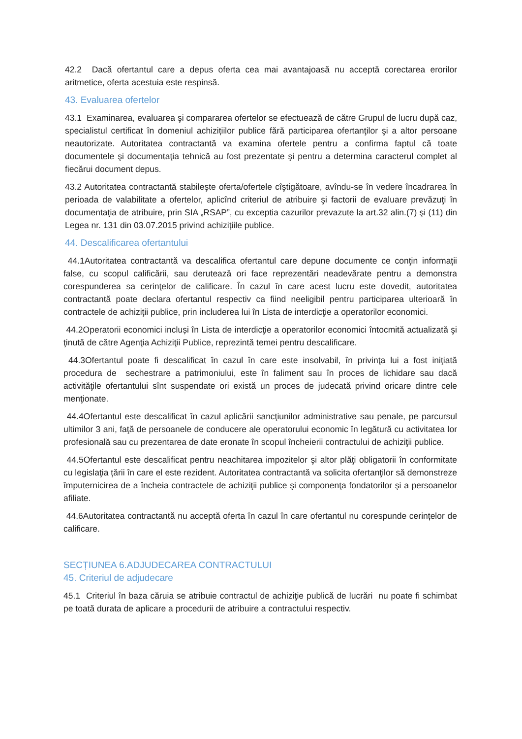42.2 Dacă ofertantul care a depus oferta cea mai avantajoasă nu acceptă corectarea erorilor aritmetice, oferta acestuia este respinsă.
43. Evaluarea ofertelor
43.1 Examinarea, evaluarea şi compararea ofertelor se efectuează de către Grupul de lucru după caz, specialistul certificat în domeniul achizițiilor publice fără participarea ofertanţilor şi a altor persoane neautorizate. Autoritatea contractantă va examina ofertele pentru a confirma faptul că toate documentele şi documentaţia tehnică au fost prezentate şi pentru a determina caracterul complet al fiecărui document depus.
43.2 Autoritatea contractantă stabileşte oferta/ofertele cîştigătoare, avîndu-se în vedere încadrarea în perioada de valabilitate a ofertelor, aplicînd criteriul de atribuire şi factorii de evaluare prevăzuţi în documentaţia de atribuire, prin SIA „RSAP”, cu exceptia cazurilor prevazute la art.32 alin.(7) şi (11) din Legea nr. 131 din 03.07.2015 privind achizițiile publice.
44. Descalificarea ofertantului
44.1Autoritatea contractantă va descalifica ofertantul care depune documente ce conţin informaţii false, cu scopul calificării, sau derutează ori face reprezentări neadevărate pentru a demonstra corespunderea sa cerinţelor de calificare. În cazul în care acest lucru este dovedit, autoritatea contractantă poate declara ofertantul respectiv ca fiind neeligibil pentru participarea ulterioară în contractele de achiziţii publice, prin includerea lui în Lista de interdicţie a operatorilor economici.
44.2Operatorii economici incluși în Lista de interdicţie a operatorilor economici întocmită actualizată şi ţinută de către Agenţia Achiziţii Publice, reprezintă temei pentru descalificare.
44.3Ofertantul poate fi descalificat în cazul în care este insolvabil, în privinţa lui a fost iniţiată procedura de sechestrare a patrimoniului, este în faliment sau în proces de lichidare sau dacă activităţile ofertantului sînt suspendate ori există un proces de judecată privind oricare dintre cele menţionate.
44.4Ofertantul este descalificat în cazul aplicării sancţiunilor administrative sau penale, pe parcursul ultimilor 3 ani, faţă de persoanele de conducere ale operatorului economic în legătură cu activitatea lor profesională sau cu prezentarea de date eronate în scopul încheierii contractului de achiziţii publice.
44.5Ofertantul este descalificat pentru neachitarea impozitelor şi altor plăţi obligatorii în conformitate cu legislaţia ţării în care el este rezident. Autoritatea contractantă va solicita ofertanţilor să demonstreze împuternicirea de a încheia contractele de achiziţii publice şi componenţa fondatorilor şi a persoanelor afiliate.
44.6Autoritatea contractantă nu acceptă oferta în cazul în care ofertantul nu corespunde cerințelor de calificare.
SECȚIUNEA 6.ADJUDECAREA CONTRACTULUI
45. Criteriul de adjudecare
45.1 Criteriul în baza căruia se atribuie contractul de achiziţie publică de lucrări nu poate fi schimbat pe toată durata de aplicare a procedurii de atribuire a contractului respectiv.